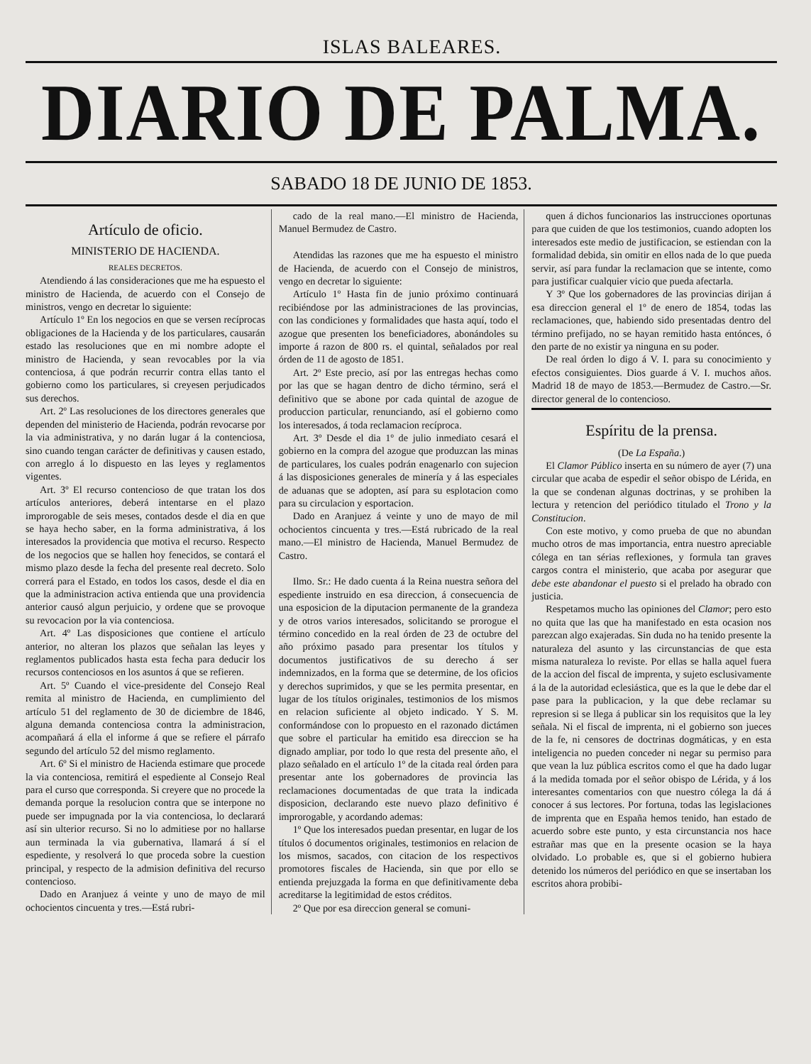ISLAS BALEARES.
DIARIO DE PALMA.
SABADO 18 DE JUNIO DE 1853.
Artículo de oficio.
MINISTERIO DE HACIENDA.
REALES DECRETOS.
Atendiendo á las consideraciones que me ha espuesto el ministro de Hacienda, de acuerdo con el Consejo de ministros, vengo en decretar lo siguiente:
Artículo 1º En los negocios en que se versen recíprocas obligaciones de la Hacienda y de los particulares, causarán estado las resoluciones que en mi nombre adopte el ministro de Hacienda, y sean revocables por la via contenciosa, á que podrán recurrir contra ellas tanto el gobierno como los particulares, si creyesen perjudicados sus derechos.
Art. 2º Las resoluciones de los directores generales que dependen del ministerio de Hacienda, podrán revocarse por la via administrativa, y no darán lugar á la contenciosa, sino cuando tengan carácter de definitivas y causen estado, con arreglo á lo dispuesto en las leyes y reglamentos vigentes.
Art. 3º El recurso contencioso de que tratan los dos artículos anteriores, deberá intentarse en el plazo improrogable de seis meses, contados desde el dia en que se haya hecho saber, en la forma administrativa, á los interesados la providencia que motiva el recurso. Respecto de los negocios que se hallen hoy fenecidos, se contará el mismo plazo desde la fecha del presente real decreto. Solo correrá para el Estado, en todos los casos, desde el dia en que la administracion activa entienda que una providencia anterior causó algun perjuicio, y ordene que se provoque su revocacion por la via contenciosa.
Art. 4º Las disposiciones que contiene el artículo anterior, no alteran los plazos que señalan las leyes y reglamentos publicados hasta esta fecha para deducir los recursos contenciosos en los asuntos á que se refieren.
Art. 5º Cuando el vice-presidente del Consejo Real remita al ministro de Hacienda, en cumplimiento del artículo 51 del reglamento de 30 de diciembre de 1846, alguna demanda contenciosa contra la administracion, acompañará á ella el informe á que se refiere el párrafo segundo del artículo 52 del mismo reglamento.
Art. 6º Si el ministro de Hacienda estimare que procede la via contenciosa, remitirá el espediente al Consejo Real para el curso que corresponda. Si creyere que no procede la demanda porque la resolucion contra que se interpone no puede ser impugnada por la via contenciosa, lo declarará así sin ulterior recurso. Si no lo admitiese por no hallarse aun terminada la via gubernativa, llamará á sí el espediente, y resolverá lo que proceda sobre la cuestion principal, y respecto de la admision definitiva del recurso contencioso.
Dado en Aranjuez á veinte y uno de mayo de mil ochocientos cincuenta y tres.—Está rubri-
cado de la real mano.—El ministro de Hacienda, Manuel Bermudez de Castro.
Atendidas las razones que me ha espuesto el ministro de Hacienda, de acuerdo con el Consejo de ministros, vengo en decretar lo siguiente:
Artículo 1º Hasta fin de junio próximo continuará recibiéndose por las administraciones de las provincias, con las condiciones y formalidades que hasta aquí, todo el azogue que presenten los beneficiadores, abonándoles su importe á razon de 800 rs. el quintal, señalados por real órden de 11 de agosto de 1851.
Art. 2º Este precio, así por las entregas hechas como por las que se hagan dentro de dicho término, será el definitivo que se abone por cada quintal de azogue de produccion particular, renunciando, así el gobierno como los interesados, á toda reclamacion recíproca.
Art. 3º Desde el dia 1º de julio inmediato cesará el gobierno en la compra del azogue que produzcan las minas de particulares, los cuales podrán enagenarlo con sujecion á las disposiciones generales de minería y á las especiales de aduanas que se adopten, así para su esplotacion como para su circulacion y esportacion.
Dado en Aranjuez á veinte y uno de mayo de mil ochocientos cincuenta y tres.—Está rubricado de la real mano.—El ministro de Hacienda, Manuel Bermudez de Castro.
Ilmo. Sr.: He dado cuenta á la Reina nuestra señora del espediente instruido en esa direccion, á consecuencia de una esposicion de la diputacion permanente de la grandeza y de otros varios interesados, solicitando se prorogue el término concedido en la real órden de 23 de octubre del año próximo pasado para presentar los títulos y documentos justificativos de su derecho á ser indemnizados, en la forma que se determine, de los oficios y derechos suprimidos, y que se les permita presentar, en lugar de los títulos originales, testimonios de los mismos en relacion suficiente al objeto indicado. Y S. M. conformándose con lo propuesto en el razonado dictámen que sobre el particular ha emitido esa direccion se ha dignado ampliar, por todo lo que resta del presente año, el plazo señalado en el artículo 1º de la citada real órden para presentar ante los gobernadores de provincia las reclamaciones documentadas de que trata la indicada disposicion, declarando este nuevo plazo definitivo é improrogable, y acordando ademas:
1º Que los interesados puedan presentar, en lugar de los títulos ó documentos originales, testimonios en relacion de los mismos, sacados, con citacion de los respectivos promotores fiscales de Hacienda, sin que por ello se entienda prejuzgada la forma en que definitivamente deba acreditarse la legitimidad de estos créditos.
2º Que por esa direccion general se comuni-
quen á dichos funcionarios las instrucciones oportunas para que cuiden de que los testimonios, cuando adopten los interesados este medio de justificacion, se estiendan con la formalidad debida, sin omitir en ellos nada de lo que pueda servir, así para fundar la reclamacion que se intente, como para justificar cualquier vicio que pueda afectarla.
Y 3º Que los gobernadores de las provincias dirijan á esa direccion general el 1º de enero de 1854, todas las reclamaciones, que, habiendo sido presentadas dentro del término prefijado, no se hayan remitido hasta entónces, ó den parte de no existir ya ninguna en su poder.
De real órden lo digo á V. I. para su conocimiento y efectos consiguientes. Dios guarde á V. I. muchos años. Madrid 18 de mayo de 1853.—Bermudez de Castro.—Sr. director general de lo contencioso.
Espíritu de la prensa.
(De La España.)
El Clamor Público inserta en su número de ayer (7) una circular que acaba de espedir el señor obispo de Lérida, en la que se condenan algunas doctrinas, y se prohiben la lectura y retencion del periódico titulado el Trono y la Constitucion.
Con este motivo, y como prueba de que no abundan mucho otros de mas importancia, entra nuestro apreciable cólega en tan sérias reflexiones, y formula tan graves cargos contra el ministerio, que acaba por asegurar que debe este abandonar el puesto si el prelado ha obrado con justicia.
Respetamos mucho las opiniones del Clamor; pero esto no quita que las que ha manifestado en esta ocasion nos parezcan algo exajeradas. Sin duda no ha tenido presente la naturaleza del asunto y las circunstancias de que esta misma naturaleza lo reviste. Por ellas se halla aquel fuera de la accion del fiscal de imprenta, y sujeto esclusivamente á la de la autoridad eclesiástica, que es la que le debe dar el pase para la publicacion, y la que debe reclamar su represion si se llega á publicar sin los requisitos que la ley señala. Ni el fiscal de imprenta, ni el gobierno son jueces de la fe, ni censores de doctrinas dogmáticas, y en esta inteligencia no pueden conceder ni negar su permiso para que vean la luz pública escritos como el que ha dado lugar á la medida tomada por el señor obispo de Lérida, y á los interesantes comentarios con que nuestro cólega la dá á conocer á sus lectores. Por fortuna, todas las legislaciones de imprenta que en España hemos tenido, han estado de acuerdo sobre este punto, y esta circunstancia nos hace estrañar mas que en la presente ocasion se la haya olvidado. Lo probable es, que si el gobierno hubiera detenido los números del periódico en que se insertaban los escritos ahora probibi-